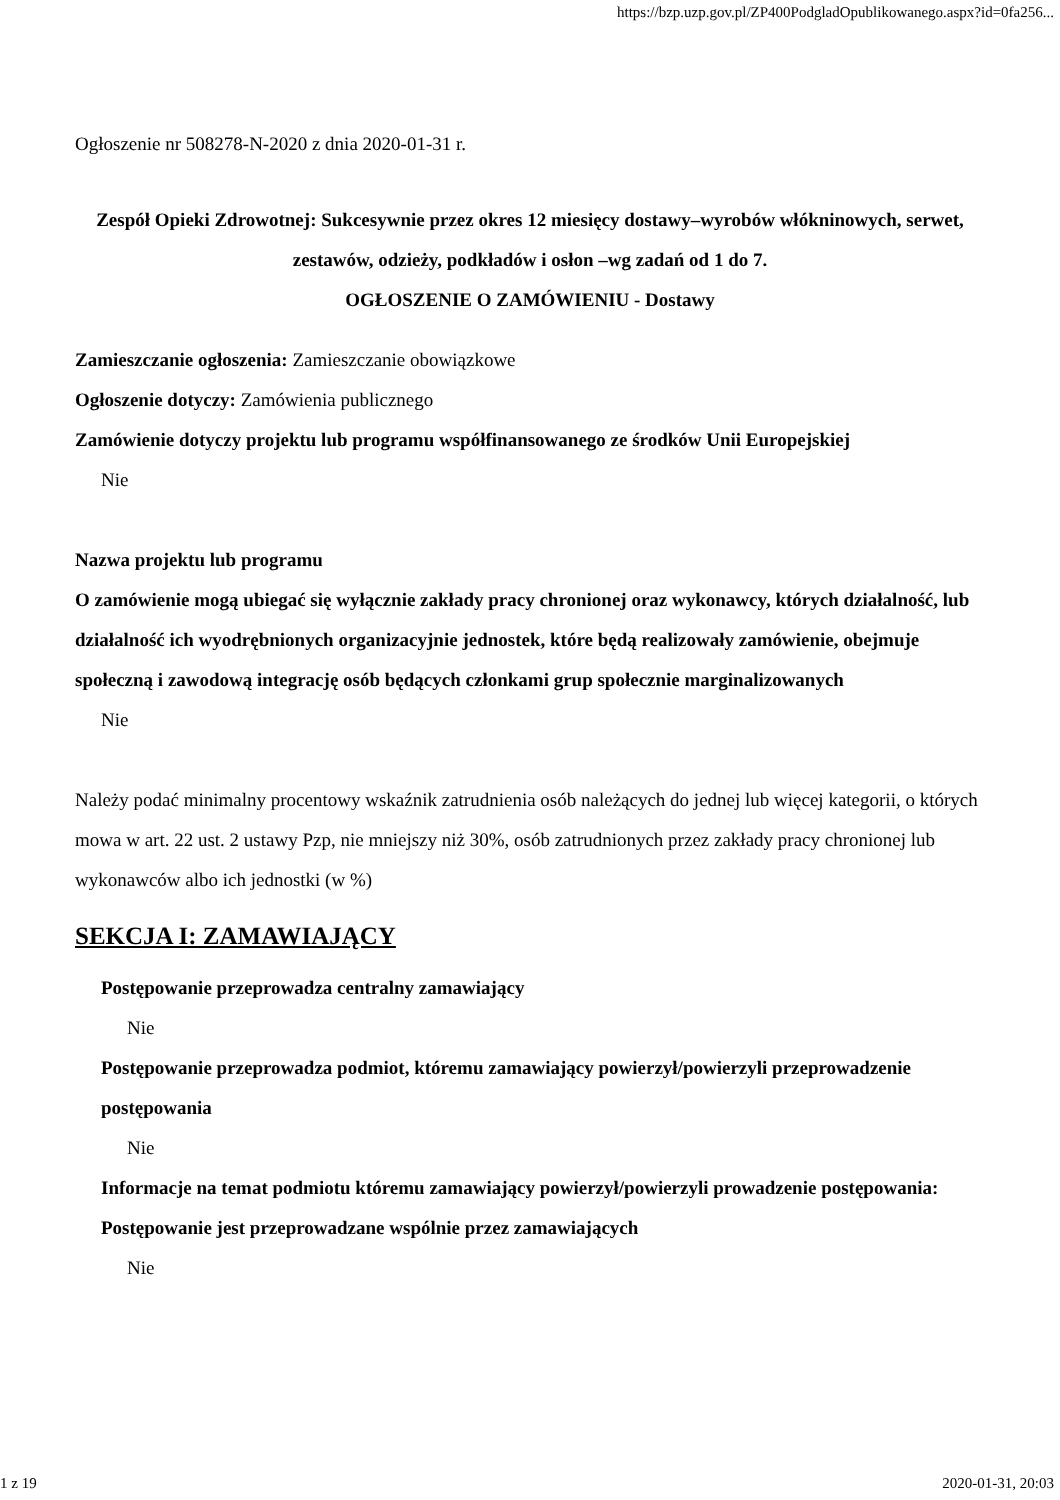https://bzp.uzp.gov.pl/ZP400PodgladOpublikowanego.aspx?id=0fa256...
Ogłoszenie nr 508278-N-2020 z dnia 2020-01-31 r.
Zespół Opieki Zdrowotnej: Sukcesywnie przez okres 12 miesięcy dostawy–wyrobów włókninowych, serwet, zestawów, odzieży, podkładów i osłon –wg zadań od 1 do 7.
OGŁOSZENIE O ZAMÓWIENIU - Dostawy
Zamieszczanie ogłoszenia: Zamieszczanie obowiązkowe
Ogłoszenie dotyczy: Zamówienia publicznego
Zamówienie dotyczy projektu lub programu współfinansowanego ze środków Unii Europejskiej
Nie
Nazwa projektu lub programu
O zamówienie mogą ubiegać się wyłącznie zakłady pracy chronionej oraz wykonawcy, których działalność, lub działalność ich wyodrębnionych organizacyjnie jednostek, które będą realizowały zamówienie, obejmuje społeczną i zawodową integrację osób będących członkami grup społecznie marginalizowanych
Nie
Należy podać minimalny procentowy wskaźnik zatrudnienia osób należących do jednej lub więcej kategorii, o których mowa w art. 22 ust. 2 ustawy Pzp, nie mniejszy niż 30%, osób zatrudnionych przez zakłady pracy chronionej lub wykonawców albo ich jednostki (w %)
SEKCJA I: ZAMAWIAJĄCY
Postępowanie przeprowadza centralny zamawiający
Nie
Postępowanie przeprowadza podmiot, któremu zamawiający powierzył/powierzyli przeprowadzenie postępowania
Nie
Informacje na temat podmiotu któremu zamawiający powierzył/powierzyli prowadzenie postępowania:
Postępowanie jest przeprowadzane wspólnie przez zamawiających
Nie
1 z 19 2020-01-31, 20:03